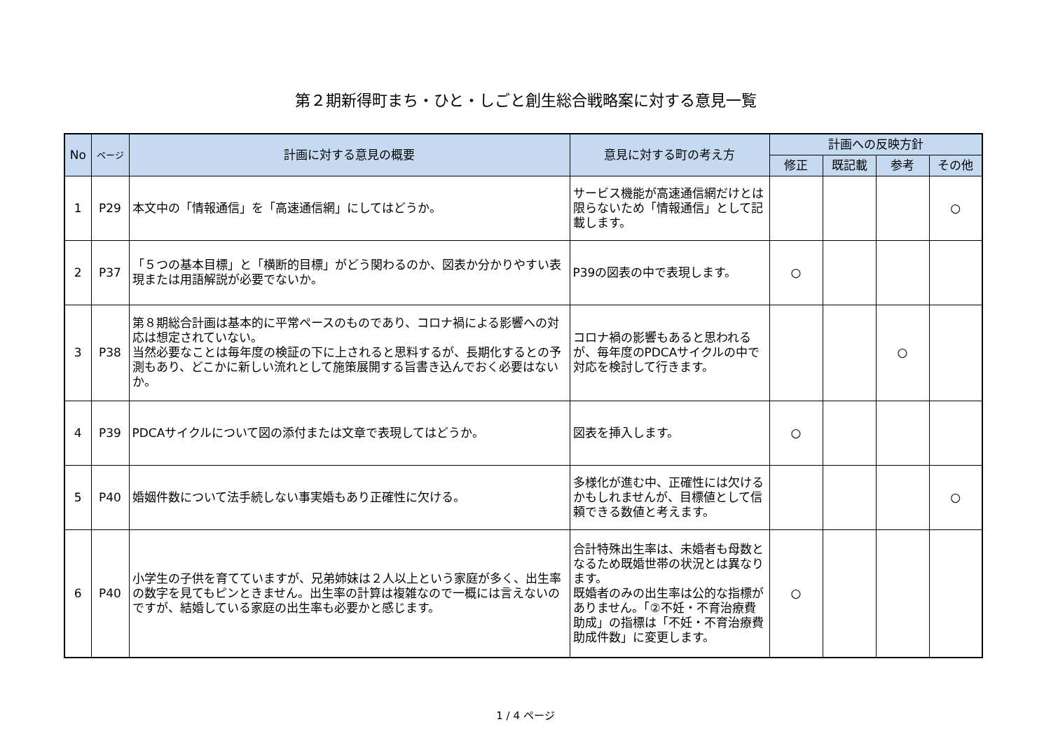第２期新得町まち・ひと・しごと創生総合戦略案に対する意見一覧
| No | ページ | 計画に対する意見の概要 | 意見に対する町の考え方 | 計画への反映方針 | | | |
| --- | --- | --- | --- | --- | --- | --- | --- |
| | | | | 修正 | 既記載 | 参考 | その他 |
| 1 | P29 | 本文中の「情報通信」を「高速通信網」にしてはどうか。 | サービス機能が高速通信網だけとは限らないため「情報通信」として記載します。 | | | | ○ |
| 2 | P37 | 「５つの基本目標」と「横断的目標」がどう関わるのか、図表か分かりやすい表現または用語解説が必要でないか。 | P39の図表の中で表現します。 | ○ | | | |
| 3 | P38 | 第８期総合計画は基本的に平常ペースのものであり、コロナ禍による影響への対応は想定されていない。 当然必要なことは毎年度の検証の下に上されると思料するが、長期化するとの予測もあり、どこかに新しい流れとして施策展開する旨書き込んでおく必要はないか。 | コロナ禍の影響もあると思われるが、毎年度のPDCAサイクルの中で対応を検討して行きます。 | | | ○ | |
| 4 | P39 | PDCAサイクルについて図の添付または文章で表現してはどうか。 | 図表を挿入します。 | ○ | | | |
| 5 | P40 | 婚姻件数について法手続しない事実婚もあり正確性に欠ける。 | 多様化が進む中、正確性には欠けるかもしれませんが、目標値として信頼できる数値と考えます。 | | | | ○ |
| 6 | P40 | 小学生の子供を育てていますが、兄弟姉妹は２人以上という家庭が多く、出生率の数字を見てもピンときません。出生率の計算は複雑なので一概には言えないのですが、結婚している家庭の出生率も必要かと感じます。 | 合計特殊出生率は、未婚者も母数となるため既婚世帯の状況とは異なります。 既婚者のみの出生率は公的な指標がありません。「②不妊・不育治療費助成」の指標は「不妊・不育治療費助成件数」に変更します。 | ○ | | | |
1 / 4 ページ